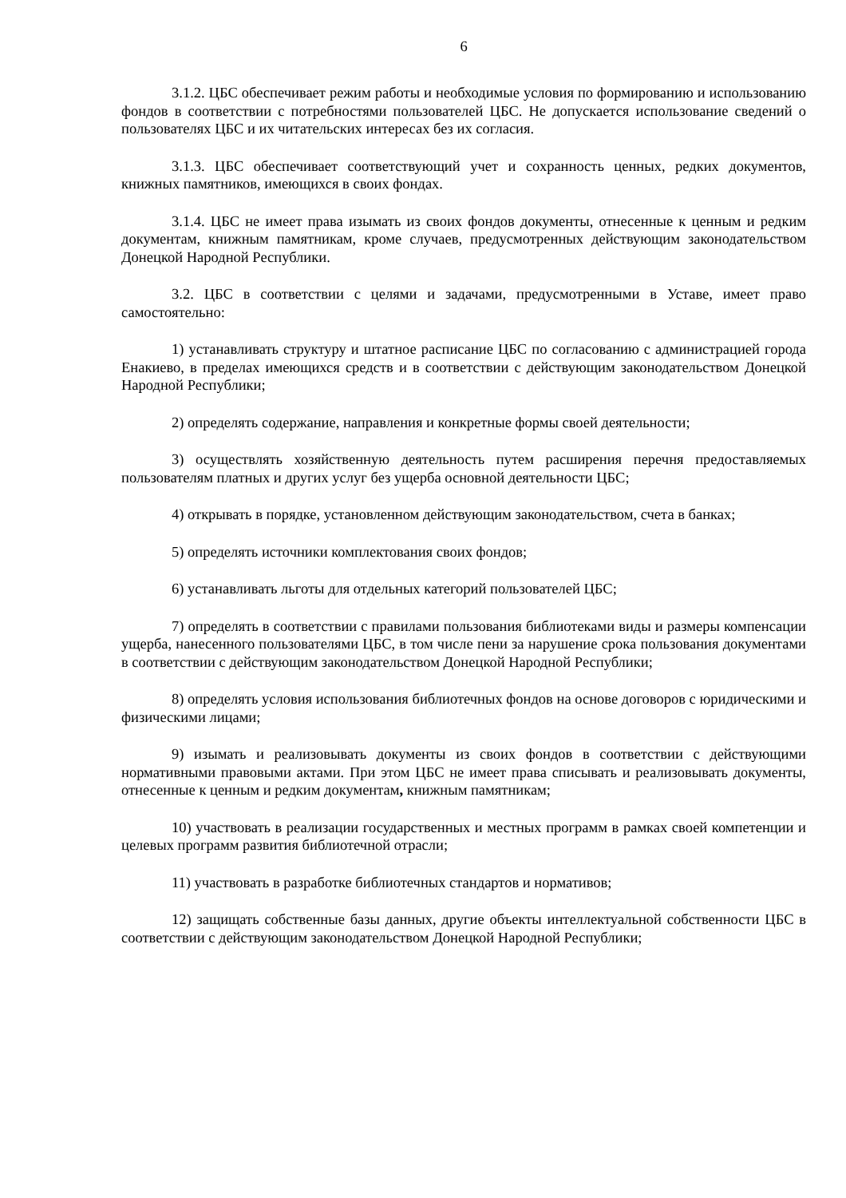6
3.1.2. ЦБС обеспечивает режим работы и необходимые условия по формированию и использованию фондов в соответствии с потребностями пользователей ЦБС. Не допускается использование сведений о пользователях ЦБС и их читательских интересах без их согласия.
3.1.3. ЦБС обеспечивает соответствующий учет и сохранность ценных, редких документов, книжных памятников, имеющихся в своих фондах.
3.1.4. ЦБС не имеет права изымать из своих фондов документы, отнесенные к ценным и редким документам, книжным памятникам, кроме случаев, предусмотренных действующим законодательством Донецкой Народной Республики.
3.2. ЦБС в соответствии с целями и задачами, предусмотренными в Уставе, имеет право самостоятельно:
1) устанавливать структуру и штатное расписание ЦБС по согласованию с администрацией города Енакиево, в пределах имеющихся средств и в соответствии с действующим законодательством Донецкой Народной Республики;
2) определять содержание, направления и конкретные формы своей деятельности;
3) осуществлять хозяйственную деятельность путем расширения перечня предоставляемых пользователям платных и других услуг без ущерба основной деятельности ЦБС;
4) открывать в порядке, установленном действующим законодательством, счета в банках;
5) определять источники комплектования своих фондов;
6) устанавливать льготы для отдельных категорий пользователей ЦБС;
7) определять в соответствии с правилами пользования библиотеками виды и размеры компенсации ущерба, нанесенного пользователями ЦБС, в том числе пени за нарушение срока пользования документами в соответствии с действующим законодательством Донецкой Народной Республики;
8) определять условия использования библиотечных фондов на основе договоров с юридическими и физическими лицами;
9) изымать и реализовывать документы из своих фондов в соответствии с действующими нормативными правовыми актами. При этом ЦБС не имеет права списывать и реализовывать документы, отнесенные к ценным и редким документам, книжным памятникам;
10) участвовать в реализации государственных и местных программ в рамках своей компетенции и целевых программ развития библиотечной отрасли;
11) участвовать в разработке библиотечных стандартов и нормативов;
12) защищать собственные базы данных, другие объекты интеллектуальной собственности ЦБС в соответствии с действующим законодательством Донецкой Народной Республики;